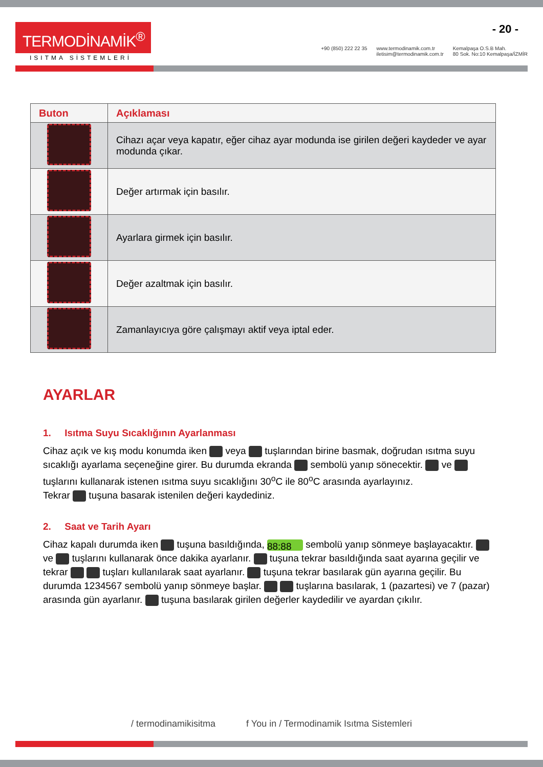TERMODİNAMİK<sup>®</sup>
ISITMA SİSTEMLERİ
+90 (850) 222 22 35 www.termodinamik.com.tr
iletisim@termodinamik.com.tr
Kemalpaşa O.S.B Mah.
80 Sok. No:10 Kemalpaşa/İZMİR
- 20 -
| Buton | Açıklaması |
| --- | --- |
| | Cihazı açar veya kapatır, eğer cihaz ayar modunda ise girilen değeri kaydeder ve ayar modunda çıkar. |
| | Değer artırmak için basılır. |
| | Ayarlara girmek için basılır. |
| | Değer azaltmak için basılır. |
| | Zamanlayıcıya göre çalışmayı aktif veya iptal eder. |
AYARLAR
1. Isıtma Suyu Sıcaklığının Ayarlanması
Cihaz açık ve kış modu konumda iken veya tuşlarından birine basmak, doğrudan ısıtma suyu sıcaklığı ayarlama seçeneğine girer. Bu durumda ekranda sembolü yanıp sönecektir. ve tuşlarını kullanarak istenen ısıtma suyu sıcaklığını 30<sup>o</sup>C ile 80<sup>o</sup>C arasında ayarlayınız.
Tekrar tuşuna basarak istenilen değeri kaydediniz.
2. Saat ve Tarih Ayarı
Cihaz kapalı durumda iken tuşuna basıldığında, 88:88 sembolü yanıp sönmeye başlayacaktır. ve tuşlarını kullanarak önce dakika ayarlanır. tuşuna tekrar basıldığında saat ayarına geçilir ve tekrar tuşları kullanılarak saat ayarlanır. tuşuna tekrar basılarak gün ayarına geçilir. Bu durumda 1234567 sembolü yanıp sönmeye başlar. tuşlarına basılarak, 1 (pazartesi) ve 7 (pazar) arasında gün ayarlanır. tuşuna basılarak girilen değerler kaydedilir ve ayardan çıkılır.
/ termodinamikisitma f You in / Termodinamik Isıtma Sistemleri